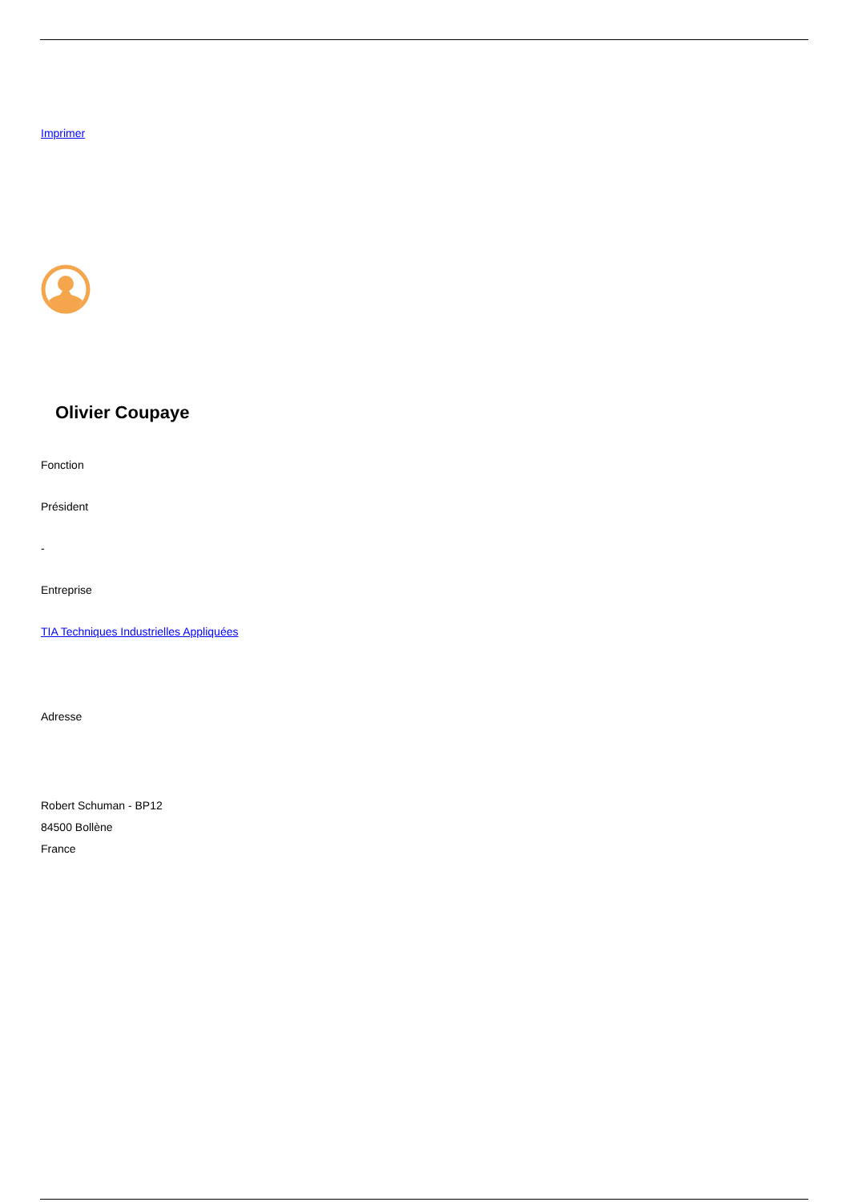Imprimer
Olivier Coupaye
Fonction
Président
-
Entreprise
TIA Techniques Industrielles Appliquées
Adresse
Robert Schuman - BP12
84500 Bollène
France